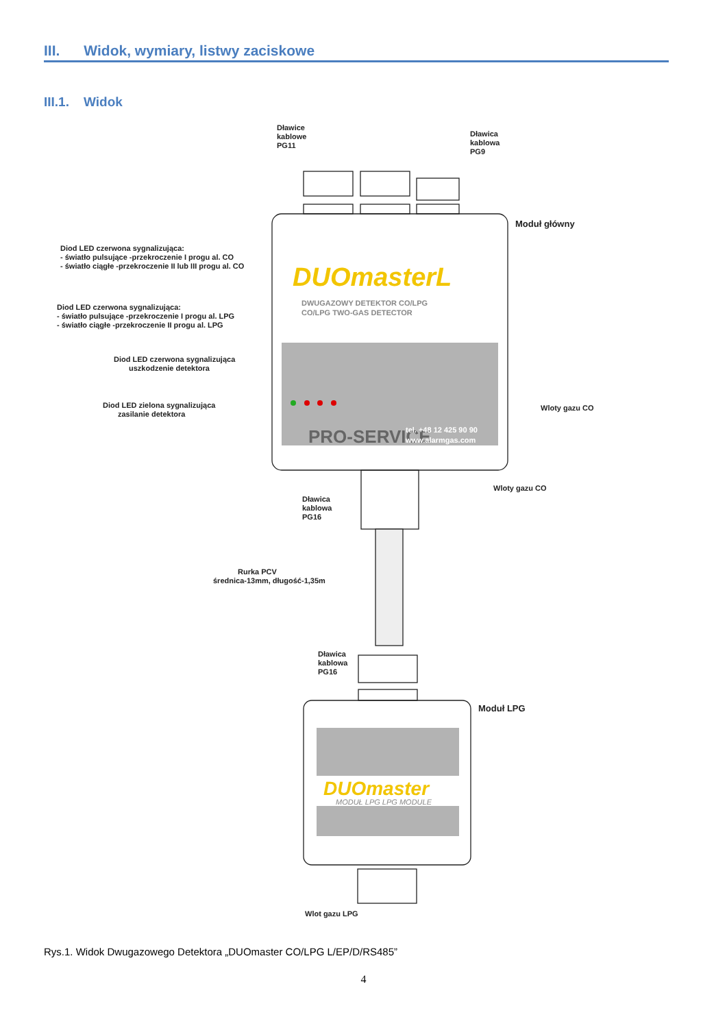III. Widok, wymiary, listwy zaciskowe
III.1. Widok
DUOmasterL
DWUGAZOWY DETEKTOR CO/LPG
CO/LPG TWO-GAS DETECTOR
PRO-SERVICE
tel. +48 12 425 90 90
www.alarmgas.com
DUOmaster
MODUŁ LPG LPG MODULE
Dławice
kablowe
PG11
Dławica
kablowa
PG9
Moduł główny
Diod LED czerwona sygnalizująca:
- światło pulsujące -przekroczenie I progu al. CO
- światło ciągłe -przekroczenie II lub III progu al. CO
Diod LED czerwona sygnalizująca:
- światło pulsujące -przekroczenie I progu al. LPG
- światło ciągłe -przekroczenie II progu al. LPG
Diod LED czerwona sygnalizująca
uszkodzenie detektora
Diod LED zielona sygnalizująca
zasilanie detektora
Wloty gazu CO
Wloty gazu CO
Dławica
kablowa
PG16
Rurka PCV
średnica-13mm, długość-1,35m
Dławica
kablowa
PG16
Moduł LPG
Wlot gazu LPG
Rys.1. Widok Dwugazowego Detektora „DUOmaster CO/LPG L/EP/D/RS485”
4